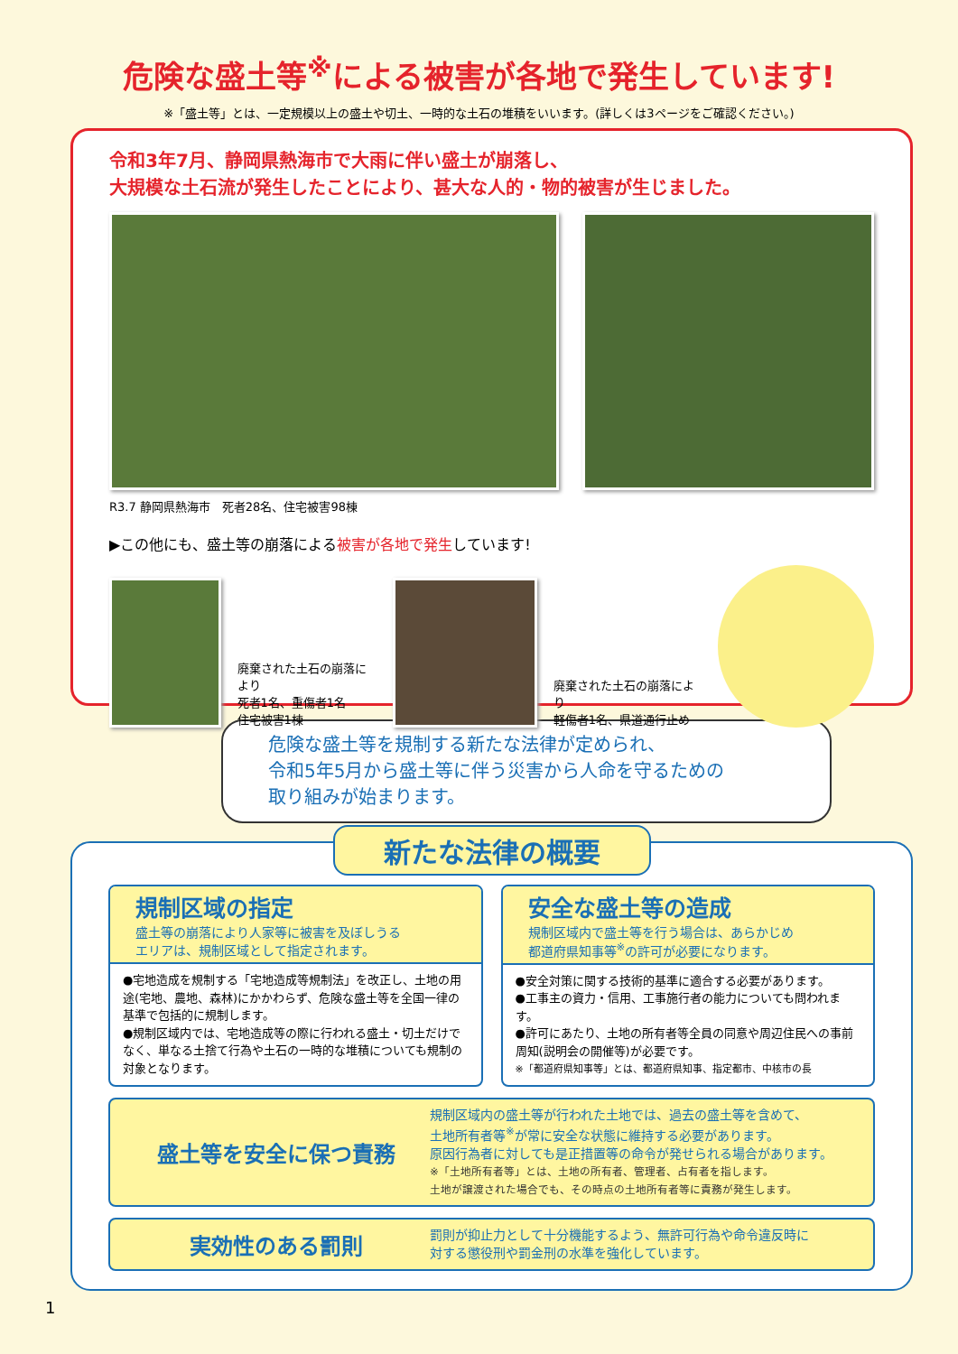危険な盛土等<sup>※</sup>による被害が各地で発生しています!
※「盛土等」とは、一定規模以上の盛土や切土、一時的な土石の堆積をいいます。(詳しくは3ページをご確認ください。)
令和3年7月、静岡県熱海市で大雨に伴い盛土が崩落し、
大規模な土石流が発生したことにより、甚大な人的・物的被害が生じました。
R3.7 静岡県熱海市　死者28名、住宅被害98棟
▶この他にも、盛土等の崩落による被害が各地で発生しています!
廃棄された土石の崩落により
死者1名、重傷者1名
住宅被害1棟
廃棄された土石の崩落により
軽傷者1名、県道通行止め
危険な盛土等を規制する新たな法律が定められ、
令和5年5月から盛土等に伴う災害から人命を守るための
取り組みが始まります。
新たな法律の概要
規制区域の指定
盛土等の崩落により人家等に被害を及ぼしうる
エリアは、規制区域として指定されます。
●宅地造成を規制する「宅地造成等規制法」を改正し、土地の用途(宅地、農地、森林)にかかわらず、危険な盛土等を全国一律の基準で包括的に規制します。
●規制区域内では、宅地造成等の際に行われる盛土・切土だけでなく、単なる土捨て行為や土石の一時的な堆積についても規制の対象となります。
安全な盛土等の造成
規制区域内で盛土等を行う場合は、あらかじめ
都道府県知事等<sup>※</sup>の許可が必要になります。
●安全対策に関する技術的基準に適合する必要があります。
●工事主の資力・信用、工事施行者の能力についても問われます。
●許可にあたり、土地の所有者等全員の同意や周辺住民への事前周知(説明会の開催等)が必要です。
※「都道府県知事等」とは、都道府県知事、指定都市、中核市の長
盛土等を安全に保つ責務
規制区域内の盛土等が行われた土地では、過去の盛土等を含めて、
土地所有者等<sup>※</sup>が常に安全な状態に維持する必要があります。
原因行為者に対しても是正措置等の命令が発せられる場合があります。
※「土地所有者等」とは、土地の所有者、管理者、占有者を指します。
土地が譲渡された場合でも、その時点の土地所有者等に責務が発生します。
実効性のある罰則
罰則が抑止力として十分機能するよう、無許可行為や命令違反時に
対する懲役刑や罰金刑の水準を強化しています。
1